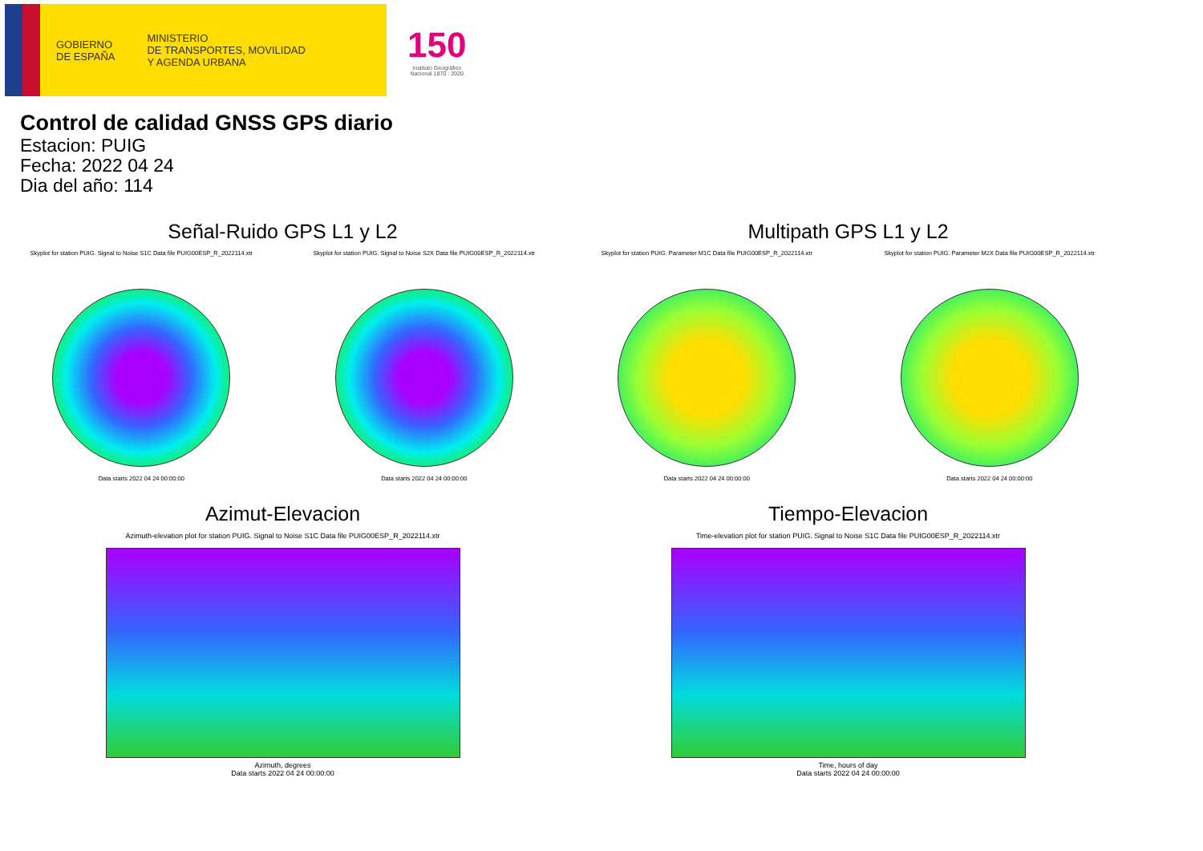GOBIERNO
DE ESPAÑA
MINISTERIO
DE TRANSPORTES, MOVILIDAD
Y AGENDA URBANA
150
Instituto Geográfico
Nacional 1870 · 2020
Control de calidad GNSS GPS diario
Estacion: PUIG
Fecha: 2022 04 24
Dia del año: 114
Señal-Ruido GPS L1 y L2
Skyplot for station PUIG. Signal to Noise S1C Data file PUIG00ESP_R_2022114.xtr
Data starts 2022 04 24 00:00:00
Skyplot for station PUIG. Signal to Noise S2X Data file PUIG00ESP_R_2022114.xtr
Data starts 2022 04 24 00:00:00
Multipath GPS L1 y L2
Skyplot for station PUIG. Parameter M1C Data file PUIG00ESP_R_2022114.xtr
Data starts 2022 04 24 00:00:00
Skyplot for station PUIG. Parameter M2X Data file PUIG00ESP_R_2022114.xtr
Data starts 2022 04 24 00:00:00
Azimut-Elevacion
Azimuth-elevation plot for station PUIG. Signal to Noise S1C Data file PUIG00ESP_R_2022114.xtr
Azimuth, degrees
Data starts 2022 04 24 00:00:00
Tiempo-Elevacion
Time-elevation plot for station PUIG. Signal to Noise S1C Data file PUIG00ESP_R_2022114.xtr
Time, hours of day
Data starts 2022 04 24 00:00:00